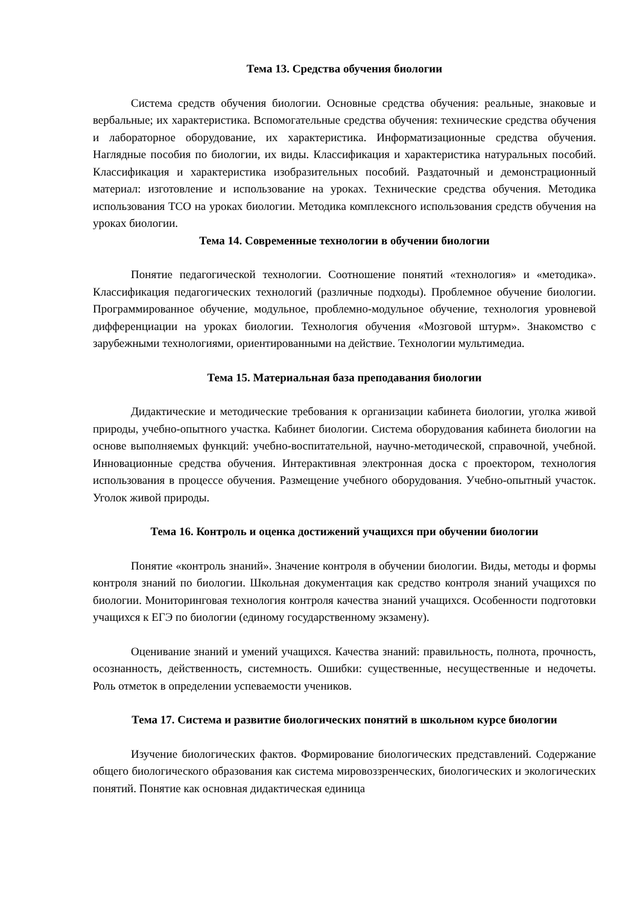Тема 13. Средства обучения биологии
Система средств обучения биологии. Основные средства обучения: реальные, знаковые и вербальные; их характеристика. Вспомогательные средства обучения: технические средства обучения и лабораторное оборудование, их характеристика. Информатизационные средства обучения. Наглядные пособия по биологии, их виды. Классификация и характеристика натуральных пособий. Классификация и характеристика изобразительных пособий. Раздаточный и демонстрационный материал: изготовление и использование на уроках. Технические средства обучения. Методика использования ТСО на уроках биологии. Методика комплексного использования средств обучения на уроках биологии.
Тема 14. Современные технологии в обучении биологии
Понятие педагогической технологии. Соотношение понятий «технология» и «методика». Классификация педагогических технологий (различные подходы). Проблемное обучение биологии. Программированное обучение, модульное, проблемно-модульное обучение, технология уровневой дифференциации на уроках биологии. Технология обучения «Мозговой штурм». Знакомство с зарубежными технологиями, ориентированными на действие. Технологии мультимедиа.
Тема 15. Материальная база преподавания биологии
Дидактические и методические требования к организации кабинета биологии, уголка живой природы, учебно-опытного участка. Кабинет биологии. Система оборудования кабинета биологии на основе выполняемых функций: учебно-воспитательной, научно-методической, справочной, учебной. Инновационные средства обучения. Интерактивная электронная доска с проектором, технология использования в процессе обучения. Размещение учебного оборудования. Учебно-опытный участок. Уголок живой природы.
Тема 16. Контроль и оценка достижений учащихся при обучении биологии
Понятие «контроль знаний». Значение контроля в обучении биологии. Виды, методы и формы контроля знаний по биологии. Школьная документация как средство контроля знаний учащихся по биологии. Мониторинговая технология контроля качества знаний учащихся. Особенности подготовки учащихся к ЕГЭ по биологии (единому государственному экзамену).
Оценивание знаний и умений учащихся. Качества знаний: правильность, полнота, прочность, осознанность, действенность, системность. Ошибки: существенные, несущественные и недочеты. Роль отметок в определении успеваемости учеников.
Тема 17. Система и развитие биологических понятий в школьном курсе биологии
Изучение биологических фактов. Формирование биологических представлений. Содержание общего биологического образования как система мировоззренческих, биологических и экологических понятий. Понятие как основная дидактическая единица